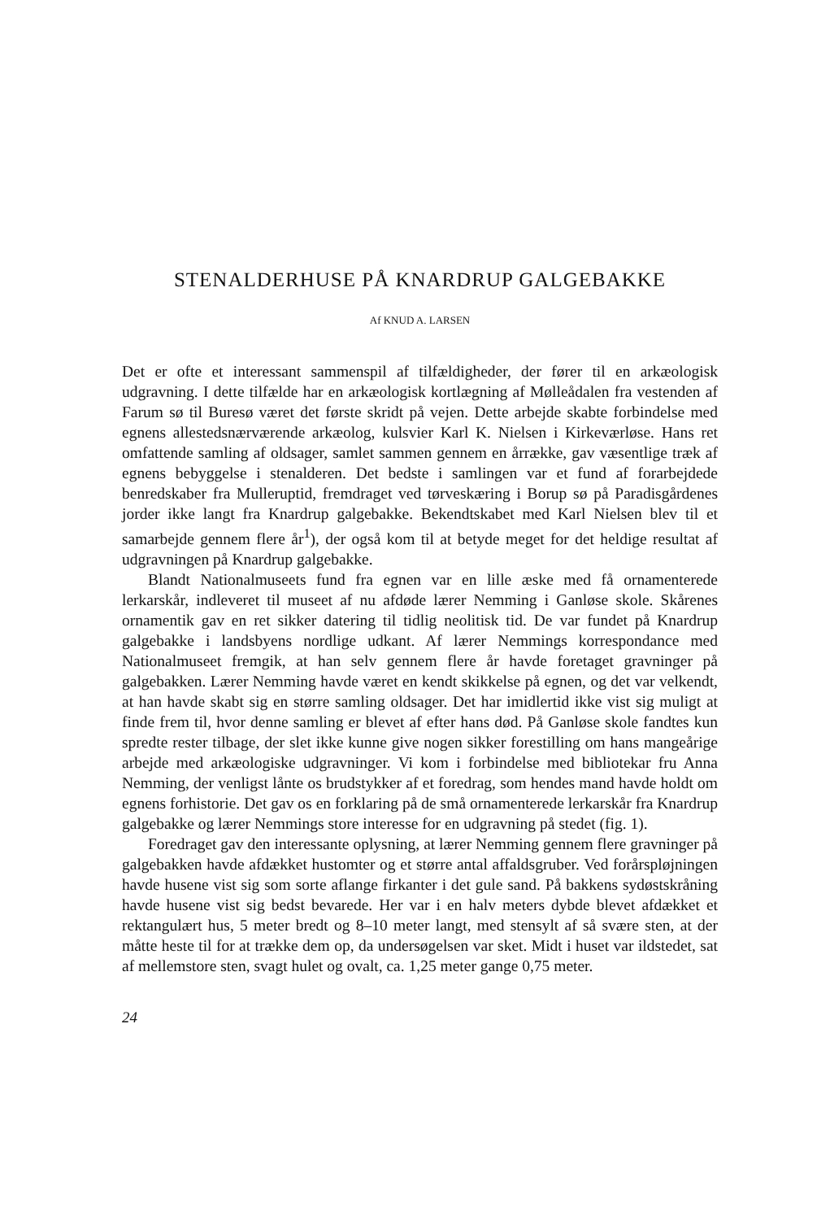STENALDERHUSE PÅ KNARDRUP GALGEBAKKE
Af KNUD A. LARSEN
Det er ofte et interessant sammenspil af tilfældigheder, der fører til en arkæologisk udgravning. I dette tilfælde har en arkæologisk kortlægning af Mølleådalen fra vestenden af Farum sø til Buresø været det første skridt på vejen. Dette arbejde skabte forbindelse med egnens allestedsnærværende arkæolog, kulsvier Karl K. Nielsen i Kirkeværløse. Hans ret omfattende samling af oldsager, samlet sammen gennem en årrække, gav væsentlige træk af egnens bebyggelse i stenalderen. Det bedste i samlingen var et fund af forarbejdede benredskaber fra Mulleruptid, fremdraget ved tørveskæring i Borup sø på Paradisgårdenes jorder ikke langt fra Knardrup galgebakke. Bekendtskabet med Karl Nielsen blev til et samarbejde gennem flere år<sup>1</sup>), der også kom til at betyde meget for det heldige resultat af udgravningen på Knardrup galgebakke.
Blandt Nationalmuseets fund fra egnen var en lille æske med få ornamenterede lerkarskår, indleveret til museet af nu afdøde lærer Nemming i Ganløse skole. Skårenes ornamentik gav en ret sikker datering til tidlig neolitisk tid. De var fundet på Knardrup galgebakke i landsbyens nordlige udkant. Af lærer Nemmings korrespondance med Nationalmuseet fremgik, at han selv gennem flere år havde foretaget gravninger på galgebakken. Lærer Nemming havde været en kendt skikkelse på egnen, og det var velkendt, at han havde skabt sig en større samling oldsager. Det har imidlertid ikke vist sig muligt at finde frem til, hvor denne samling er blevet af efter hans død. På Ganløse skole fandtes kun spredte rester tilbage, der slet ikke kunne give nogen sikker forestilling om hans mangeårige arbejde med arkæologiske udgravninger. Vi kom i forbindelse med bibliotekar fru Anna Nemming, der venligst lånte os brudstykker af et foredrag, som hendes mand havde holdt om egnens forhistorie. Det gav os en forklaring på de små ornamenterede lerkarskår fra Knardrup galgebakke og lærer Nemmings store interesse for en udgravning på stedet (fig. 1).
Foredraget gav den interessante oplysning, at lærer Nemming gennem flere gravninger på galgebakken havde afdækket hustomter og et større antal affaldsgruber. Ved forårspløjningen havde husene vist sig som sorte aflange firkanter i det gule sand. På bakkens sydøstskråning havde husene vist sig bedst bevarede. Her var i en halv meters dybde blevet afdækket et rektangulært hus, 5 meter bredt og 8–10 meter langt, med stensylt af så svære sten, at der måtte heste til for at trække dem op, da undersøgelsen var sket. Midt i huset var ildstedet, sat af mellemstore sten, svagt hulet og ovalt, ca. 1,25 meter gange 0,75 meter.
24